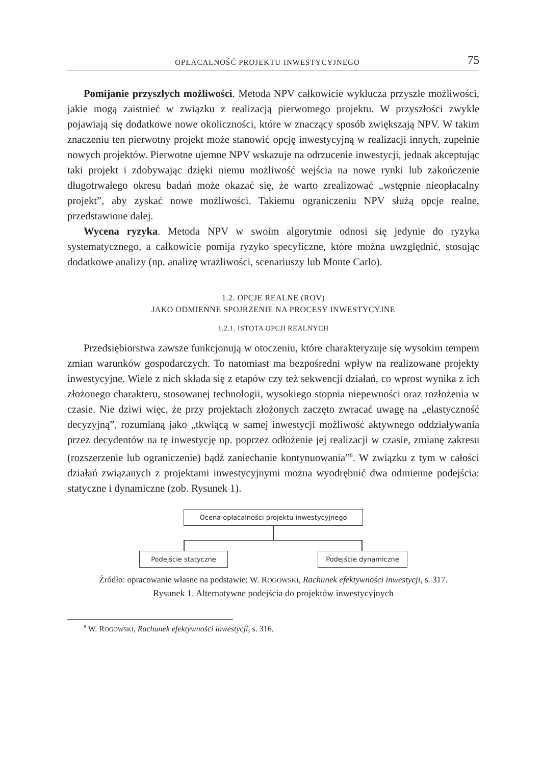OPŁACALNOŚĆ PROJEKTU INWESTYCYJNEGO 75
Pomijanie przyszłych możliwości. Metoda NPV całkowicie wyklucza przyszłe możliwości, jakie mogą zaistnieć w związku z realizacją pierwotnego projektu. W przyszłości zwykle pojawiają się dodatkowe nowe okoliczności, które w znaczący sposób zwiększają NPV. W takim znaczeniu ten pierwotny projekt może stanowić opcję inwestycyjną w realizacji innych, zupełnie nowych projektów. Pierwotne ujemne NPV wskazuje na odrzucenie inwestycji, jednak akceptując taki projekt i zdobywając dzięki niemu możliwość wejścia na nowe rynki lub zakończenie długotrwałego okresu badań może okazać się, że warto zrealizować „wstępnie nieopłacalny projekt”, aby zyskać nowe możliwości. Takiemu ograniczeniu NPV służą opcje realne, przedstawione dalej.
Wycena ryzyka. Metoda NPV w swoim algorytmie odnosi się jedynie do ryzyka systematycznego, a całkowicie pomija ryzyko specyficzne, które można uwzględnić, stosując dodatkowe analizy (np. analizę wrażliwości, scenariuszy lub Monte Carlo).
1.2. OPCJE REALNE (ROV)
JAKO ODMIENNE SPOJRZENIE NA PROCESY INWESTYCYJNE
1.2.1. ISTOTA OPCJI REALNYCH
Przedsiębiorstwa zawsze funkcjonują w otoczeniu, które charakteryzuje się wysokim tempem zmian warunków gospodarczych. To natomiast ma bezpośredni wpływ na realizowane projekty inwestycyjne. Wiele z nich składa się z etapów czy też sekwencji działań, co wprost wynika z ich złożonego charakteru, stosowanej technologii, wysokiego stopnia niepewności oraz rozłożenia w czasie. Nie dziwi więc, że przy projektach złożonych zaczęto zwracać uwagę na „elastyczność decyzyjną”, rozumianą jako „tkwiącą w samej inwestycji możliwość aktywnego oddziaływania przez decydentów na tę inwestycję np. poprzez odłożenie jej realizacji w czasie, zmianę zakresu (rozszerzenie lub ograniczenie) bądź zaniechanie kontynuowania”<sup>8</sup>. W związku z tym w całości działań związanych z projektami inwestycyjnymi można wyodrębnić dwa odmienne podejścia: statyczne i dynamiczne (zob. Rysunek 1).
Ocena opłacalności projektu inwestycyjnego
Podejście statyczne Podejście dynamiczne
Źródło: opracowanie własne na podstawie: W. ROGOWSKI, Rachunek efektywności inwestycji, s. 317.
Rysunek 1. Alternatywne podejścia do projektów inwestycyjnych
<sup>8</sup> W. ROGOWSKI, Rachunek efektywności inwestycji, s. 316.